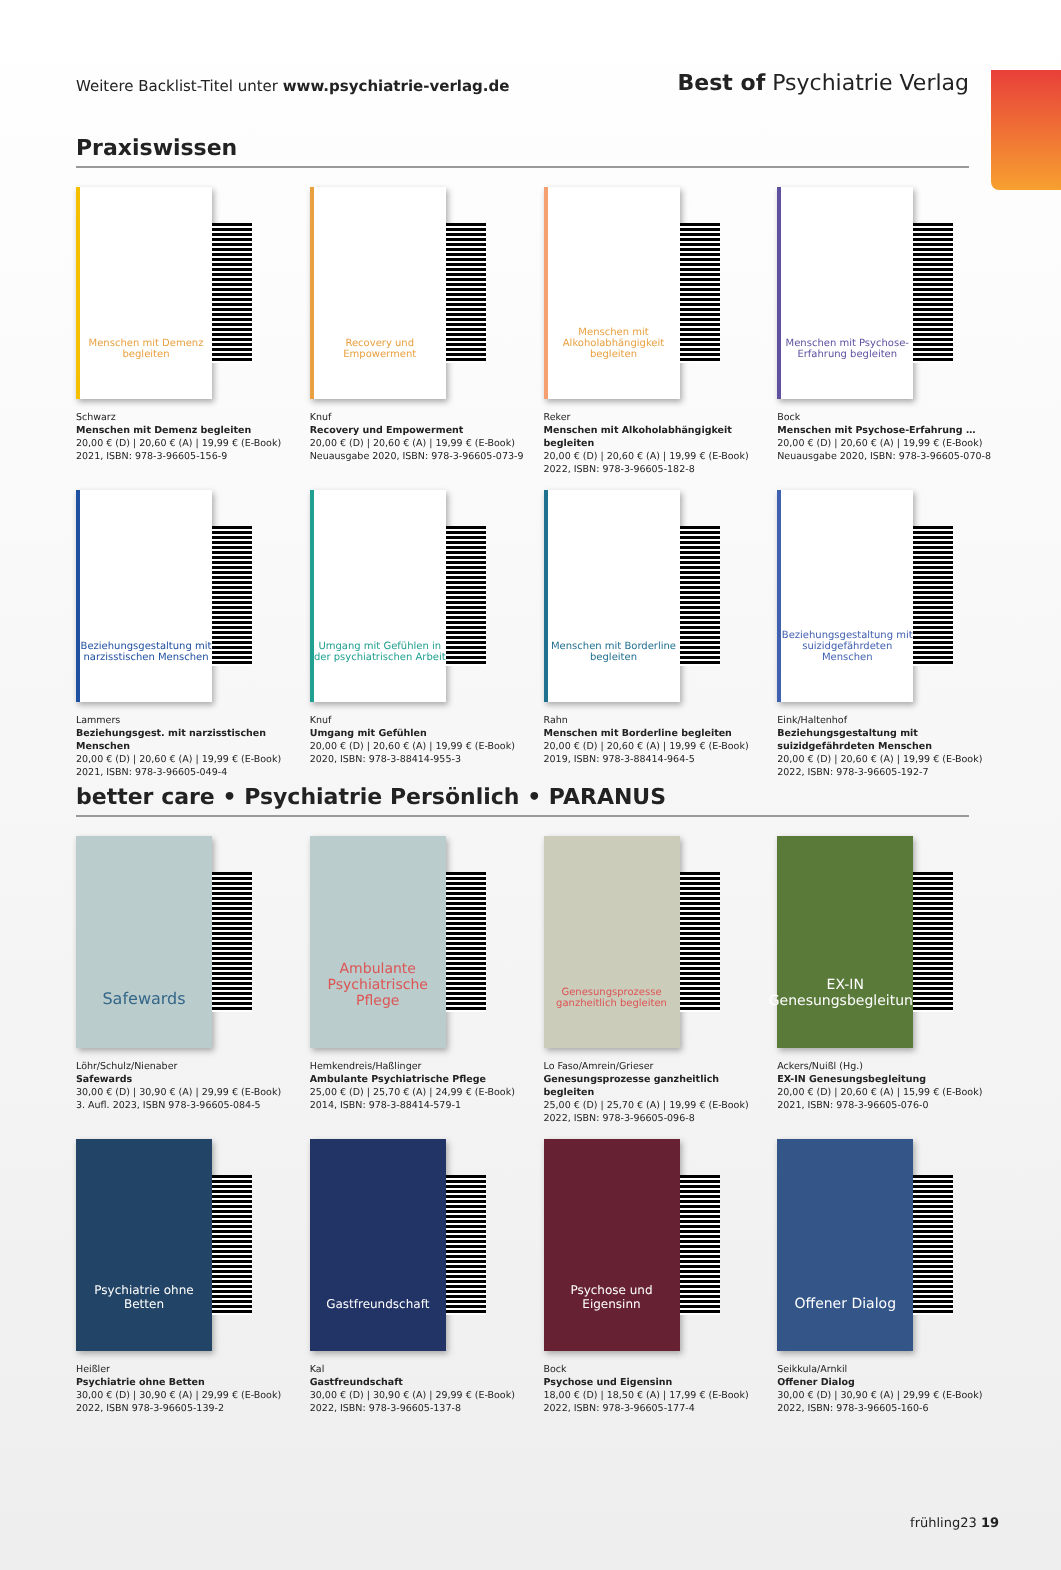Weitere Backlist-Titel unter www.psychiatrie-verlag.de
Best of Psychiatrie Verlag
Praxiswissen
Menschen mit Demenz begleiten
Schwarz
Menschen mit Demenz begleiten
20,00 € (D) | 20,60 € (A) | 19,99 € (E-Book)
2021, ISBN: 978-3-96605-156-9
Recovery und Empowerment
Knuf
Recovery und Empowerment
20,00 € (D) | 20,60 € (A) | 19,99 € (E-Book)
Neuausgabe 2020, ISBN: 978-3-96605-073-9
Menschen mit Alkoholabhängigkeit begleiten
Reker
Menschen mit Alkoholabhängigkeit begleiten
20,00 € (D) | 20,60 € (A) | 19,99 € (E-Book)
2022, ISBN: 978-3-96605-182-8
Menschen mit Psychose-Erfahrung begleiten
Bock
Menschen mit Psychose-Erfahrung …
20,00 € (D) | 20,60 € (A) | 19,99 € (E-Book)
Neuausgabe 2020, ISBN: 978-3-96605-070-8
Beziehungsgestaltung mit narzisstischen Menschen
Lammers
Beziehungsgest. mit narzisstischen Menschen
20,00 € (D) | 20,60 € (A) | 19,99 € (E-Book)
2021, ISBN: 978-3-96605-049-4
Umgang mit Gefühlen in der psychiatrischen Arbeit
Knuf
Umgang mit Gefühlen
20,00 € (D) | 20,60 € (A) | 19,99 € (E-Book)
2020, ISBN: 978-3-88414-955-3
Menschen mit Borderline begleiten
Rahn
Menschen mit Borderline begleiten
20,00 € (D) | 20,60 € (A) | 19,99 € (E-Book)
2019, ISBN: 978-3-88414-964-5
Beziehungsgestaltung mit suizidgefährdeten Menschen
Eink/Haltenhof
Beziehungsgestaltung mit suizidgefährdeten Menschen
20,00 € (D) | 20,60 € (A) | 19,99 € (E-Book)
2022, ISBN: 978-3-96605-192-7
better care • Psychiatrie Persönlich • PARANUS
Safewards
Löhr/Schulz/Nienaber
Safewards
30,00 € (D) | 30,90 € (A) | 29,99 € (E-Book)
3. Aufl. 2023, ISBN 978-3-96605-084-5
Ambulante Psychiatrische Pflege
Hemkendreis/Haßlinger
Ambulante Psychiatrische Pflege
25,00 € (D) | 25,70 € (A) | 24,99 € (E-Book)
2014, ISBN: 978-3-88414-579-1
Genesungsprozesse ganzheitlich begleiten
Lo Faso/Amrein/Grieser
Genesungsprozesse ganzheitlich begleiten
25,00 € (D) | 25,70 € (A) | 19,99 € (E-Book)
2022, ISBN: 978-3-96605-096-8
EX-IN Genesungsbegleitung
Ackers/Nuißl (Hg.)
EX-IN Genesungsbegleitung
20,00 € (D) | 20,60 € (A) | 15,99 € (E-Book)
2021, ISBN: 978-3-96605-076-0
Psychiatrie ohne Betten
Heißler
Psychiatrie ohne Betten
30,00 € (D) | 30,90 € (A) | 29,99 € (E-Book)
2022, ISBN 978-3-96605-139-2
Gastfreundschaft
Kal
Gastfreundschaft
30,00 € (D) | 30,90 € (A) | 29,99 € (E-Book)
2022, ISBN: 978-3-96605-137-8
Psychose und Eigensinn
Bock
Psychose und Eigensinn
18,00 € (D) | 18,50 € (A) | 17,99 € (E-Book)
2022, ISBN: 978-3-96605-177-4
Offener Dialog
Seikkula/Arnkil
Offener Dialog
30,00 € (D) | 30,90 € (A) | 29,99 € (E-Book)
2022, ISBN: 978-3-96605-160-6
frühling23 19